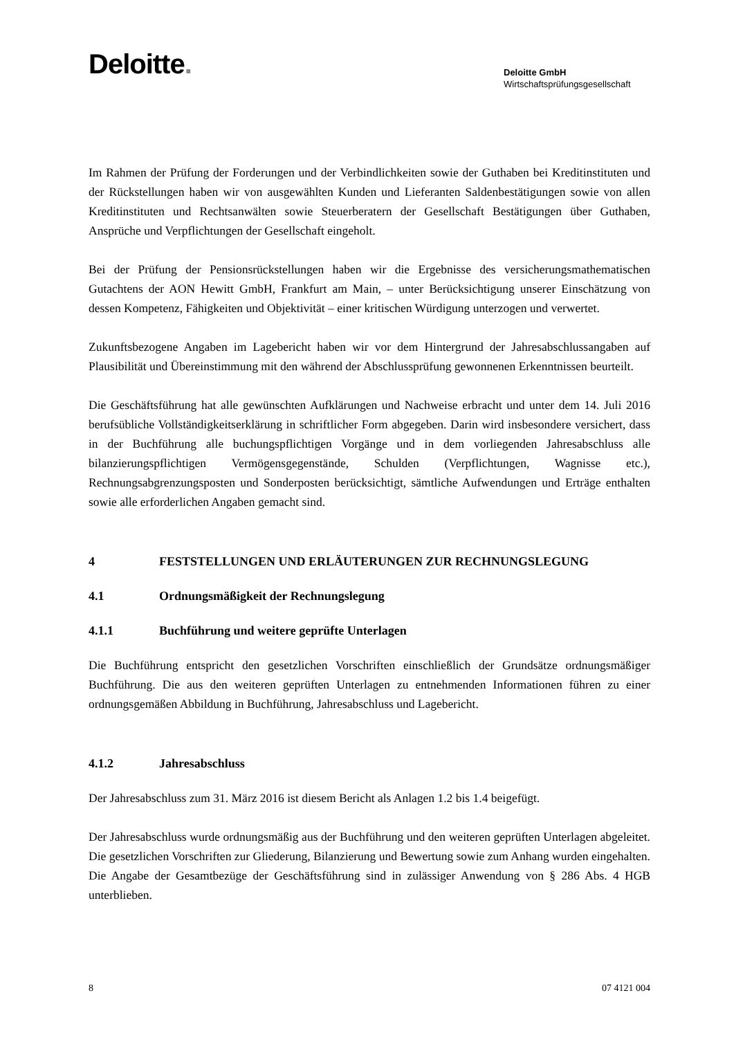Deloitte.
Deloitte GmbH
Wirtschaftsprüfungsgesellschaft
Im Rahmen der Prüfung der Forderungen und der Verbindlichkeiten sowie der Guthaben bei Kredit­instituten und der Rückstellungen haben wir von ausgewählten Kunden und Lieferanten Saldenbestä­tigungen sowie von allen Kreditinstituten und Rechtsanwälten sowie Steuerberatern der Gesellschaft Bestätigungen über Guthaben, Ansprüche und Verpflichtungen der Gesellschaft eingeholt.
Bei der Prüfung der Pensionsrückstellungen haben wir die Ergebnisse des versicherungsmathemati­schen Gutachtens der AON Hewitt GmbH, Frankfurt am Main, – unter Berücksichtigung unserer Ein­schätzung von dessen Kompetenz, Fähigkeiten und Objektivität – einer kritischen Würdigung unter­zogen und verwertet.
Zukunftsbezogene Angaben im Lagebericht haben wir vor dem Hintergrund der Jahresabschluss­angaben auf Plausibilität und Übereinstimmung mit den während der Abschlussprüfung gewonnenen Erkenntnissen beurteilt.
Die Geschäftsführung hat alle gewünschten Aufklärungen und Nachweise erbracht und unter dem 14. Juli 2016 berufsübliche Vollständigkeitserklärung in schriftlicher Form abgegeben. Darin wird insbesondere versichert, dass in der Buchführung alle buchungspflichtigen Vorgänge und in dem vor­liegenden Jahresabschluss alle bilanzierungspflichtigen Vermögensgegenstände, Schulden (Verpflich­tungen, Wagnisse etc.), Rechnungsabgrenzungsposten und Sonderposten berücksichtigt, sämtliche Aufwendungen und Erträge enthalten sowie alle erforderlichen Angaben gemacht sind.
4 FESTSTELLUNGEN UND ERLÄUTERUNGEN ZUR RECHNUNGSLEGUNG
4.1 Ordnungsmäßigkeit der Rechnungslegung
4.1.1 Buchführung und weitere geprüfte Unterlagen
Die Buchführung entspricht den gesetzlichen Vorschriften einschließlich der Grundsätze ordnungs­mäßiger Buchführung. Die aus den weiteren geprüften Unterlagen zu entnehmenden Informationen führen zu einer ordnungsgemäßen Abbildung in Buchführung, Jahresabschluss und Lagebericht.
4.1.2 Jahresabschluss
Der Jahresabschluss zum 31. März 2016 ist diesem Bericht als Anlagen 1.2 bis 1.4 beigefügt.
Der Jahresabschluss wurde ordnungsmäßig aus der Buchführung und den weiteren geprüften Unter­lagen abgeleitet. Die gesetzlichen Vorschriften zur Gliederung, Bilanzierung und Bewertung sowie zum Anhang wurden eingehalten. Die Angabe der Gesamtbezüge der Geschäftsführung sind in zuläs­siger Anwendung von § 286 Abs. 4 HGB unterblieben.
8 07 4121 004